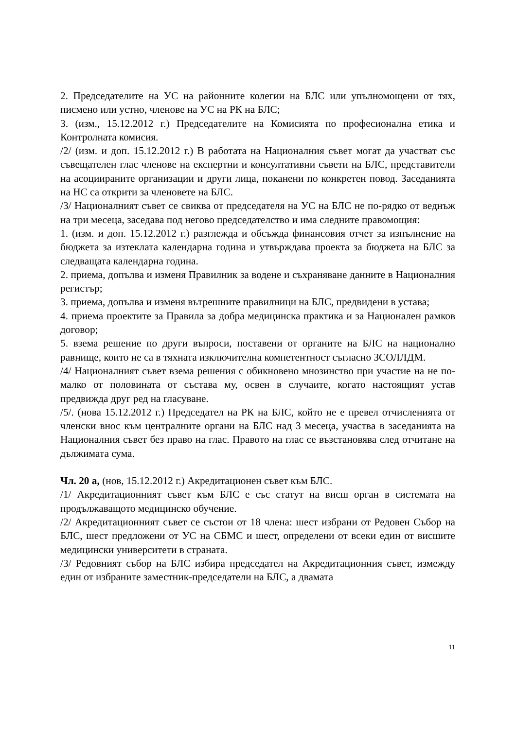2. Председателите на УС на районните колегии на БЛС или упълномощени от тях, писмено или устно, членове на УС на РК на БЛС;
3. (изм., 15.12.2012 г.) Председателите на Комисията по професионална етика и Контролната комисия.
/2/ (изм. и доп. 15.12.2012 г.) В работата на Националния съвет могат да участват със съвещателен глас членове на експертни и консултативни съвети на БЛС, представители на асоциираните организации и други лица, поканени по конкретен повод. Заседанията на НС са открити за членовете на БЛС.
/3/ Националният съвет се свиква от председателя на УС на БЛС не по-рядко от веднъж на три месеца, заседава под негово председателство и има следните правомощия:
1. (изм. и доп. 15.12.2012 г.) разглежда и обсъжда финансовия отчет за изпълнение на бюджета за изтеклата календарна година и утвърждава проекта за бюджета на БЛС за следващата календарна година.
2. приема, допълва и изменя Правилник за водене и съхраняване данните в Националния регистър;
3. приема, допълва и изменя вътрешните правилници на БЛС, предвидени в устава;
4. приема проектите за Правила за добра медицинска практика и за Национален рамков договор;
5. взема решение по други въпроси, поставени от органите на БЛС на национално равнище, които не са в тяхната изключителна компетентност съгласно ЗСОЛЛДМ.
/4/ Националният съвет взема решения с обикновено мнозинство при участие на не по-малко от половината от състава му, освен в случаите, когато настоящият устав предвижда друг ред на гласуване.
/5/. (нова 15.12.2012 г.) Председател на РК на БЛС, който не е превел отчисленията от членски внос към централните органи на БЛС над 3 месеца, участва в заседанията на Националния съвет без право на глас. Правото на глас се възстановява след отчитане на дължимата сума.
Чл. 20 а, (нов, 15.12.2012 г.) Акредитационен съвет към БЛС.
/1/ Акредитационният съвет към БЛС е със статут на висш орган в системата на продължаващото медицинско обучение.
/2/ Акредитационният съвет се състои от 18 члена: шест избрани от Редовен Събор на БЛС, шест предложени от УС на СБМС и шест, определени от всеки един от висшите медицински университети в страната.
/3/ Редовният събор на БЛС избира председател на Акредитационния съвет, измежду един от избраните заместник-председатели на БЛС, а двамата
11